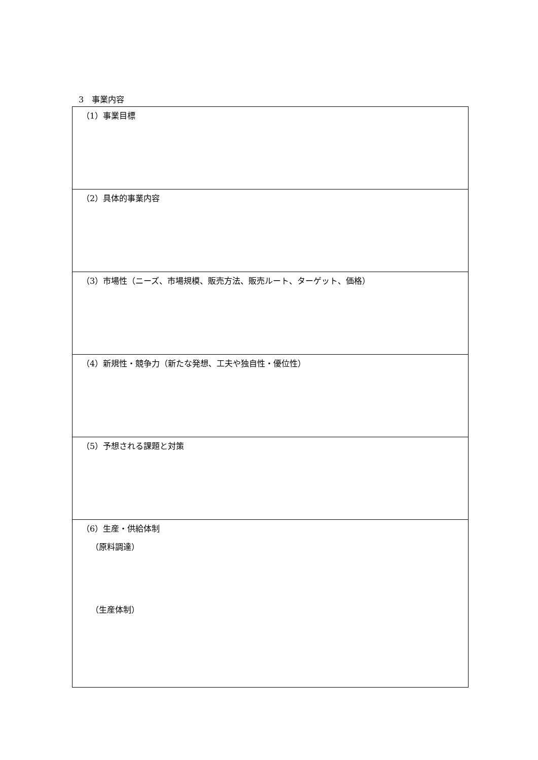3　事業内容
| （1）事業目標 |
| （2）具体的事業内容 |
| （3）市場性（ニーズ、市場規模、販売方法、販売ルート、ターゲット、価格） |
| （4）新規性・競争力（新たな発想、工夫や独自性・優位性） |
| （5）予想される課題と対策 |
| （6）生産・供給体制 （原料調達） （生産体制） |